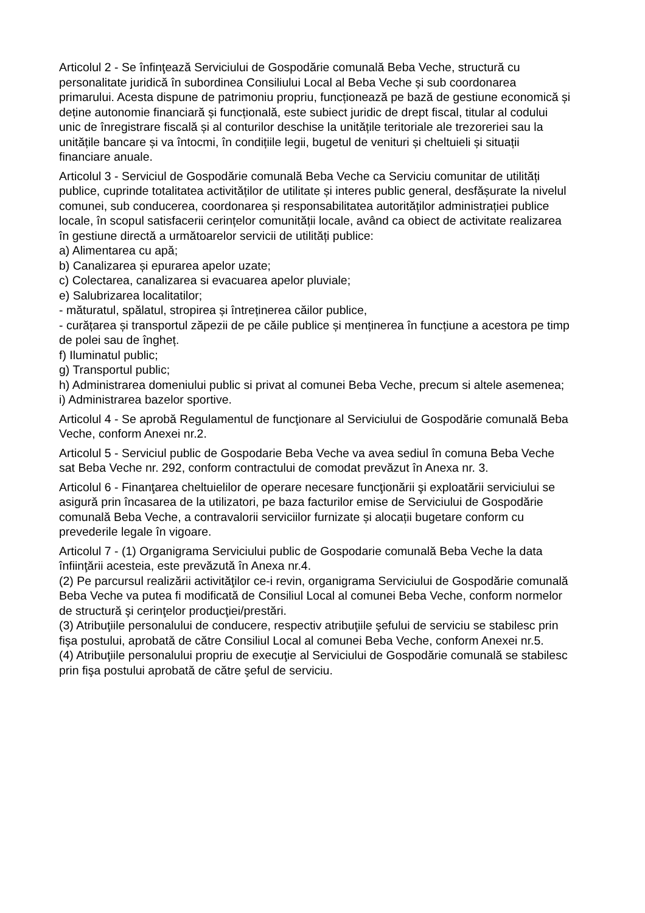Articolul 2 - Se înfinţează Serviciului de Gospodărie comunală Beba Veche, structură cu personalitate juridică în subordinea Consiliului Local al Beba Veche și sub coordonarea primarului. Acesta dispune de patrimoniu propriu, funcționează pe bază de gestiune economică și deține autonomie financiară și funcțională, este subiect juridic de drept fiscal, titular al codului unic de înregistrare fiscală și al conturilor deschise la unitățile teritoriale ale trezoreriei sau la unitățile bancare și va întocmi, în condițiile legii, bugetul de venituri și cheltuieli și situații financiare anuale.
Articolul 3 - Serviciul de Gospodărie comunală Beba Veche ca Serviciu comunitar de utilități publice, cuprinde totalitatea activităților de utilitate și interes public general, desfășurate la nivelul comunei, sub conducerea, coordonarea și responsabilitatea autorităților administrației publice locale, în scopul satisfacerii cerințelor comunității locale, având ca obiect de activitate realizarea în gestiune directă a următoarelor servicii de utilități publice:
a) Alimentarea cu apă;
b) Canalizarea și epurarea apelor uzate;
c) Colectarea, canalizarea si evacuarea apelor pluviale;
e) Salubrizarea localitatilor;
- măturatul, spălatul, stropirea și întreținerea căilor publice,
- curățarea și transportul zăpezii de pe căile publice și menținerea în funcțiune a acestora pe timp de polei sau de îngheț.
f) Iluminatul public;
g) Transportul public;
h) Administrarea domeniului public si privat al comunei Beba Veche, precum si altele asemenea;
i) Administrarea bazelor sportive.
Articolul 4 - Se aprobă Regulamentul de funcţionare al Serviciului de Gospodărie comunală Beba Veche, conform Anexei nr.2.
Articolul 5 - Serviciul public de Gospodarie Beba Veche va avea sediul în comuna Beba Veche sat Beba Veche nr. 292, conform contractului de comodat prevăzut în Anexa nr. 3.
Articolul 6 - Finanţarea cheltuielilor de operare necesare funcţionării şi exploatării serviciului se asigură prin încasarea de la utilizatori, pe baza facturilor emise de Serviciului de Gospodărie comunală Beba Veche, a contravalorii serviciilor furnizate și alocații bugetare conform cu prevederile legale în vigoare.
Articolul 7 - (1) Organigrama Serviciului public de Gospodarie comunală Beba Veche la data înfiinţării acesteia, este prevăzută în Anexa nr.4.
(2) Pe parcursul realizării activităţilor ce-i revin, organigrama Serviciului de Gospodărie comunală Beba Veche va putea fi modificată de Consiliul Local al comunei Beba Veche, conform normelor de structură şi cerinţelor producţiei/prestări.
(3) Atribuţiile personalului de conducere, respectiv atribuţiile şefului de serviciu se stabilesc prin fişa postului, aprobată de către Consiliul Local al comunei Beba Veche, conform Anexei nr.5.
(4) Atribuţiile personalului propriu de execuţie al Serviciului de Gospodărie comunală se stabilesc prin fişa postului aprobată de către şeful de serviciu.